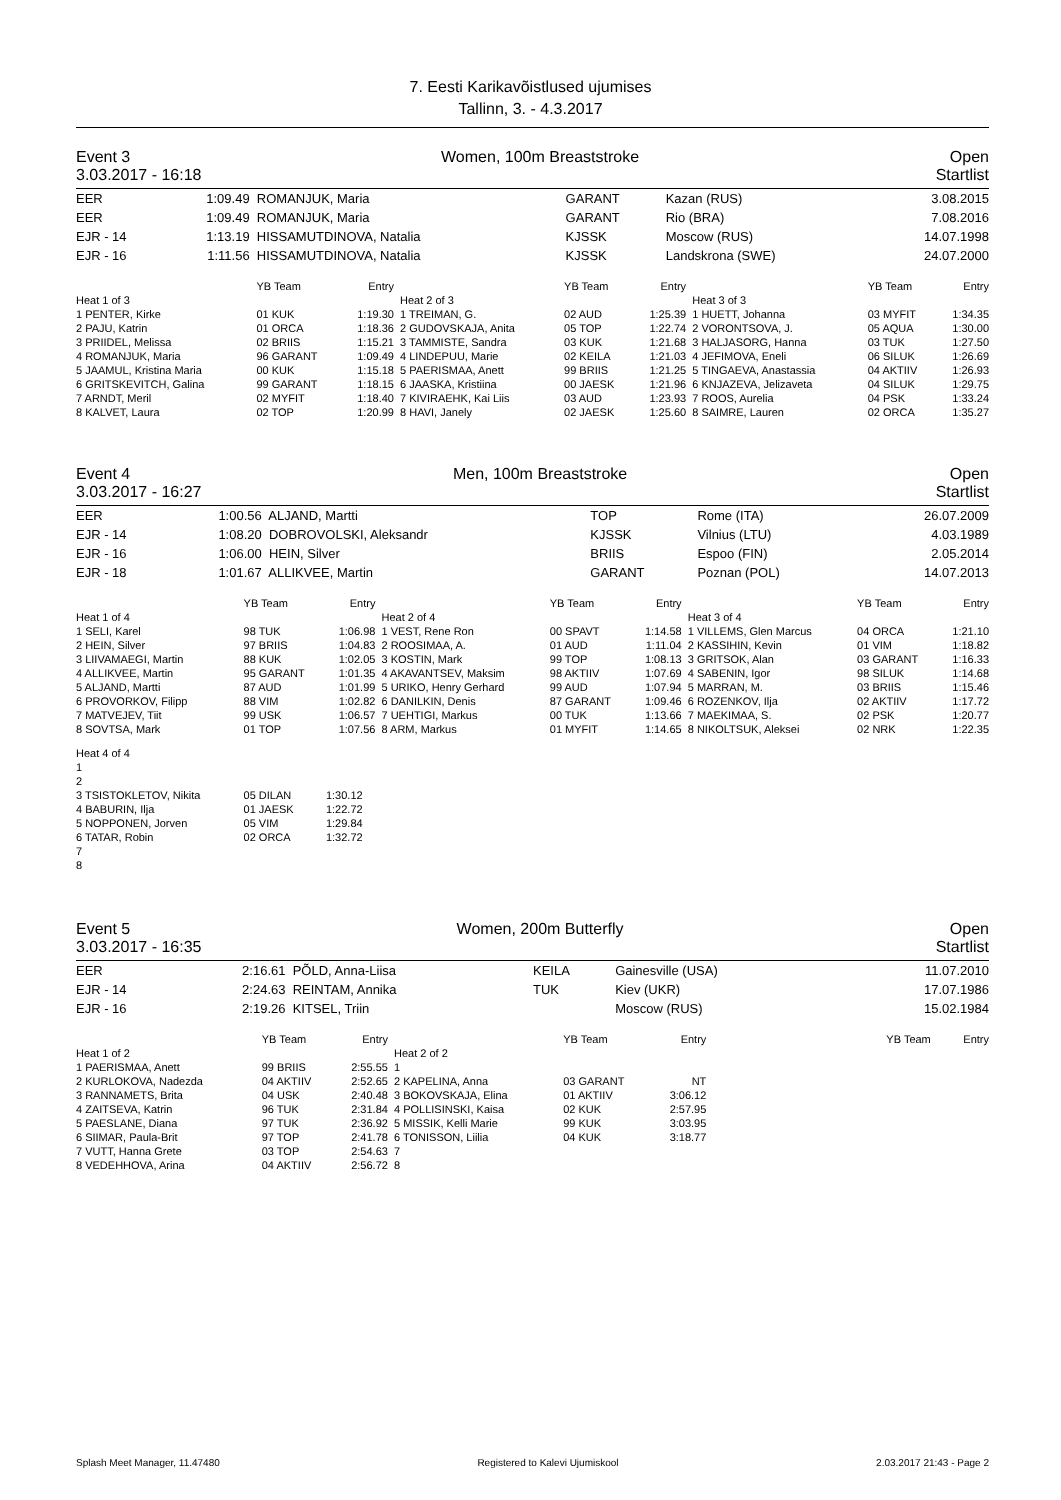7. Eesti Karikavõistlused ujumises
Tallinn, 3. - 4.3.2017
Event 3 Women, 100m Breaststroke Open
3.03.2017 - 16:18 Startlist
| EER | 1:09.49 | ROMANJUK, Maria | GARANT | Kazan (RUS) | 3.08.2015 |
| EER | 1:09.49 | ROMANJUK, Maria | GARANT | Rio (BRA) | 7.08.2016 |
| EJR - 14 | 1:13.19 | HISSAMUTDINOVA, Natalia | KJSSK | Moscow (RUS) | 14.07.1998 |
| EJR - 16 | 1:11.56 | HISSAMUTDINOVA, Natalia | KJSSK | Landskrona (SWE) | 24.07.2000 |
| | YB Team | Entry | | YB Team | Entry | | YB Team | Entry |
| Heat 1 of 3 | | | Heat 2 of 3 | | | Heat 3 of 3 | | |
| 1 PENTER, Kirke | 01 KUK | 1:19.30 | 1 TREIMAN, G. | 02 AUD | 1:25.39 | 1 HUETT, Johanna | 03 MYFIT | 1:34.35 |
| 2 PAJU, Katrin | 01 ORCA | 1:18.36 | 2 GUDOVSKAJA, Anita | 05 TOP | 1:22.74 | 2 VORONTSOVA, J. | 05 AQUA | 1:30.00 |
| 3 PRIIDEL, Melissa | 02 BRIIS | 1:15.21 | 3 TAMMISTE, Sandra | 03 KUK | 1:21.68 | 3 HALJASORG, Hanna | 03 TUK | 1:27.50 |
| 4 ROMANJUK, Maria | 96 GARANT | 1:09.49 | 4 LINDEPUU, Marie | 02 KEILA | 1:21.03 | 4 JEFIMOVA, Eneli | 06 SILUK | 1:26.69 |
| 5 JAAMUL, Kristina Maria | 00 KUK | 1:15.18 | 5 PAERISMAA, Anett | 99 BRIIS | 1:21.25 | 5 TINGAEVA, Anastassia | 04 AKTIIV | 1:26.93 |
| 6 GRITSKEVITCH, Galina | 99 GARANT | 1:18.15 | 6 JAASKA, Kristiina | 00 JAESK | 1:21.96 | 6 KNJAZEVA, Jelizaveta | 04 SILUK | 1:29.75 |
| 7 ARNDT, Meril | 02 MYFIT | 1:18.40 | 7 KIVIRAEHK, Kai Liis | 03 AUD | 1:23.93 | 7 ROOS, Aurelia | 04 PSK | 1:33.24 |
| 8 KALVET, Laura | 02 TOP | 1:20.99 | 8 HAVI, Janely | 02 JAESK | 1:25.60 | 8 SAIMRE, Lauren | 02 ORCA | 1:35.27 |
Event 4 Men, 100m Breaststroke Open
3.03.2017 - 16:27 Startlist
| EER | 1:00.56 | ALJAND, Martti | TOP | Rome (ITA) | 26.07.2009 |
| EJR - 14 | 1:08.20 | DOBROVOLSKI, Aleksandr | KJSSK | Vilnius (LTU) | 4.03.1989 |
| EJR - 16 | 1:06.00 | HEIN, Silver | BRIIS | Espoo (FIN) | 2.05.2014 |
| EJR - 18 | 1:01.67 | ALLIKVEE, Martin | GARANT | Poznan (POL) | 14.07.2013 |
| | YB Team | Entry | | YB Team | Entry | | YB Team | Entry |
| Heat 1 of 4 | | | Heat 2 of 4 | | | Heat 3 of 4 | | |
| 1 SELI, Karel | 98 TUK | 1:06.98 | 1 VEST, Rene Ron | 00 SPAVT | 1:14.58 | 1 VILLEMS, Glen Marcus | 04 ORCA | 1:21.10 |
| 2 HEIN, Silver | 97 BRIIS | 1:04.83 | 2 ROOSIMAA, A. | 01 AUD | 1:11.04 | 2 KASSIHIN, Kevin | 01 VIM | 1:18.82 |
| 3 LIIVAMAEGI, Martin | 88 KUK | 1:02.05 | 3 KOSTIN, Mark | 99 TOP | 1:08.13 | 3 GRITSOK, Alan | 03 GARANT | 1:16.33 |
| 4 ALLIKVEE, Martin | 95 GARANT | 1:01.35 | 4 AKAVANTSEV, Maksim | 98 AKTIIV | 1:07.69 | 4 SABENIN, Igor | 98 SILUK | 1:14.68 |
| 5 ALJAND, Martti | 87 AUD | 1:01.99 | 5 URIKO, Henry Gerhard | 99 AUD | 1:07.94 | 5 MARRAN, M. | 03 BRIIS | 1:15.46 |
| 6 PROVORKOV, Filipp | 88 VIM | 1:02.82 | 6 DANILKIN, Denis | 87 GARANT | 1:09.46 | 6 ROZENKOV, Ilja | 02 AKTIIV | 1:17.72 |
| 7 MATVEJEV, Tiit | 99 USK | 1:06.57 | 7 UEHTIGI, Markus | 00 TUK | 1:13.66 | 7 MAEKIMAA, S. | 02 PSK | 1:20.77 |
| 8 SOVTSA, Mark | 01 TOP | 1:07.56 | 8 ARM, Markus | 01 MYFIT | 1:14.65 | 8 NIKOLTSUK, Aleksei | 02 NRK | 1:22.35 |
| Heat 4 of 4 | | | | | | | | |
| 1 | | | | | | | | |
| 2 | | | | | | | | |
| 3 TSISTOKLETOV, Nikita | 05 DILAN | 1:30.12 | | | | | | |
| 4 BABURIN, Ilja | 01 JAESK | 1:22.72 | | | | | | |
| 5 NOPPONEN, Jorven | 05 VIM | 1:29.84 | | | | | | |
| 6 TATAR, Robin | 02 ORCA | 1:32.72 | | | | | | |
| 7 | | | | | | | | |
| 8 | | | | | | | | |
Event 5 Women, 200m Butterfly Open
3.03.2017 - 16:35 Startlist
| EER | 2:16.61 | PÕLD, Anna-Liisa | KEILA | Gainesville (USA) | 11.07.2010 |
| EJR - 14 | 2:24.63 | REINTAM, Annika | TUK | Kiev (UKR) | 17.07.1986 |
| EJR - 16 | 2:19.26 | KITSEL, Triin | | Moscow (RUS) | 15.02.1984 |
| | YB Team | Entry | | YB Team | Entry | | YB Team | Entry |
| Heat 1 of 2 | | | Heat 2 of 2 | | | | | |
| 1 PAERISMAA, Anett | 99 BRIIS | 2:55.55 | 1 | | | | | |
| 2 KURLOKOVA, Nadezda | 04 AKTIIV | 2:52.65 | 2 KAPELINA, Anna | 03 GARANT | NT | | | |
| 3 RANNAMETS, Brita | 04 USK | 2:40.48 | 3 BOKOVSKAJA, Elina | 01 AKTIIV | 3:06.12 | | | |
| 4 ZAITSEVA, Katrin | 96 TUK | 2:31.84 | 4 POLLISINSKI, Kaisa | 02 KUK | 2:57.95 | | | |
| 5 PAESLANE, Diana | 97 TUK | 2:36.92 | 5 MISSIK, Kelli Marie | 99 KUK | 3:03.95 | | | |
| 6 SIIMAR, Paula-Brit | 97 TOP | 2:41.78 | 6 TONISSON, Liilia | 04 KUK | 3:18.77 | | | |
| 7 VUTT, Hanna Grete | 03 TOP | 2:54.63 | 7 | | | | | |
| 8 VEDEHHOVA, Arina | 04 AKTIIV | 2:56.72 | 8 | | | | | |
Splash Meet Manager, 11.47480 Registered to Kalevi Ujumiskool 2.03.2017 21:43 - Page 2